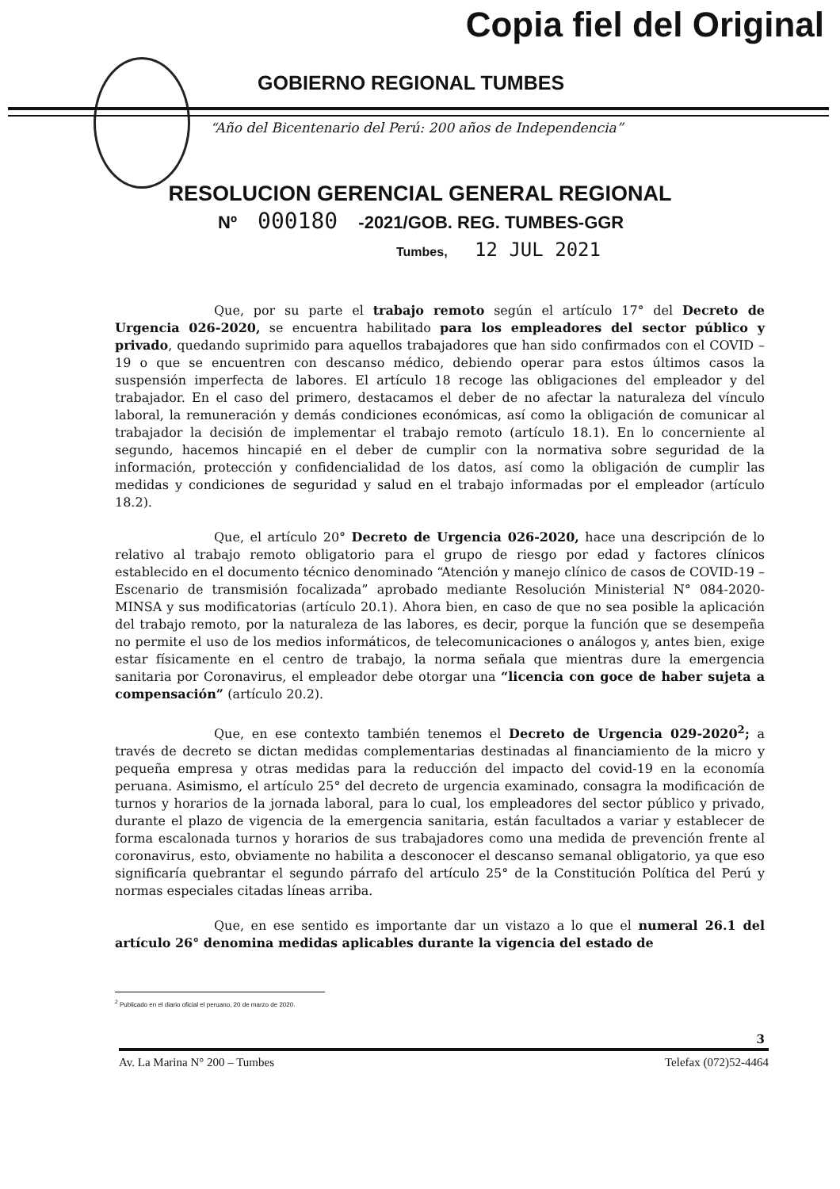Copia fiel del Original
GOBIERNO REGIONAL TUMBES
“Año del Bicentenario del Perú: 200 años de Independencia”
RESOLUCION GERENCIAL GENERAL REGIONAL
Nº 000180 -2021/GOB. REG. TUMBES-GGR
Tumbes, 12 JUL 2021
Que, por su parte el trabajo remoto según el artículo 17° del Decreto de Urgencia 026-2020, se encuentra habilitado para los empleadores del sector público y privado, quedando suprimido para aquellos trabajadores que han sido confirmados con el COVID – 19 o que se encuentren con descanso médico, debiendo operar para estos últimos casos la suspensión imperfecta de labores. El artículo 18 recoge las obligaciones del empleador y del trabajador. En el caso del primero, destacamos el deber de no afectar la naturaleza del vínculo laboral, la remuneración y demás condiciones económicas, así como la obligación de comunicar al trabajador la decisión de implementar el trabajo remoto (artículo 18.1). En lo concerniente al segundo, hacemos hincapié en el deber de cumplir con la normativa sobre seguridad de la información, protección y confidencialidad de los datos, así como la obligación de cumplir las medidas y condiciones de seguridad y salud en el trabajo informadas por el empleador (artículo 18.2).
Que, el artículo 20° Decreto de Urgencia 026-2020, hace una descripción de lo relativo al trabajo remoto obligatorio para el grupo de riesgo por edad y factores clínicos establecido en el documento técnico denominado “Atención y manejo clínico de casos de COVID-19 – Escenario de transmisión focalizada” aprobado mediante Resolución Ministerial N° 084-2020-MINSA y sus modificatorias (artículo 20.1). Ahora bien, en caso de que no sea posible la aplicación del trabajo remoto, por la naturaleza de las labores, es decir, porque la función que se desempeña no permite el uso de los medios informáticos, de telecomunicaciones o análogos y, antes bien, exige estar físicamente en el centro de trabajo, la norma señala que mientras dure la emergencia sanitaria por Coronavirus, el empleador debe otorgar una “licencia con goce de haber sujeta a compensación” (artículo 20.2).
Que, en ese contexto también tenemos el Decreto de Urgencia 029-2020<sup>2</sup>; a través de decreto se dictan medidas complementarias destinadas al financiamiento de la micro y pequeña empresa y otras medidas para la reducción del impacto del covid-19 en la economía peruana. Asimismo, el artículo 25° del decreto de urgencia examinado, consagra la modificación de turnos y horarios de la jornada laboral, para lo cual, los empleadores del sector público y privado, durante el plazo de vigencia de la emergencia sanitaria, están facultados a variar y establecer de forma escalonada turnos y horarios de sus trabajadores como una medida de prevención frente al coronavirus, esto, obviamente no habilita a desconocer el descanso semanal obligatorio, ya que eso significaría quebrantar el segundo párrafo del artículo 25° de la Constitución Política del Perú y normas especiales citadas líneas arriba.
Que, en ese sentido es importante dar un vistazo a lo que el numeral 26.1 del artículo 26° denomina medidas aplicables durante la vigencia del estado de
<sup>2</sup> Publicado en el diario oficial el peruano, 20 de marzo de 2020.
3
Av. La Marina N° 200 – Tumbes Telefax (072)52-4464